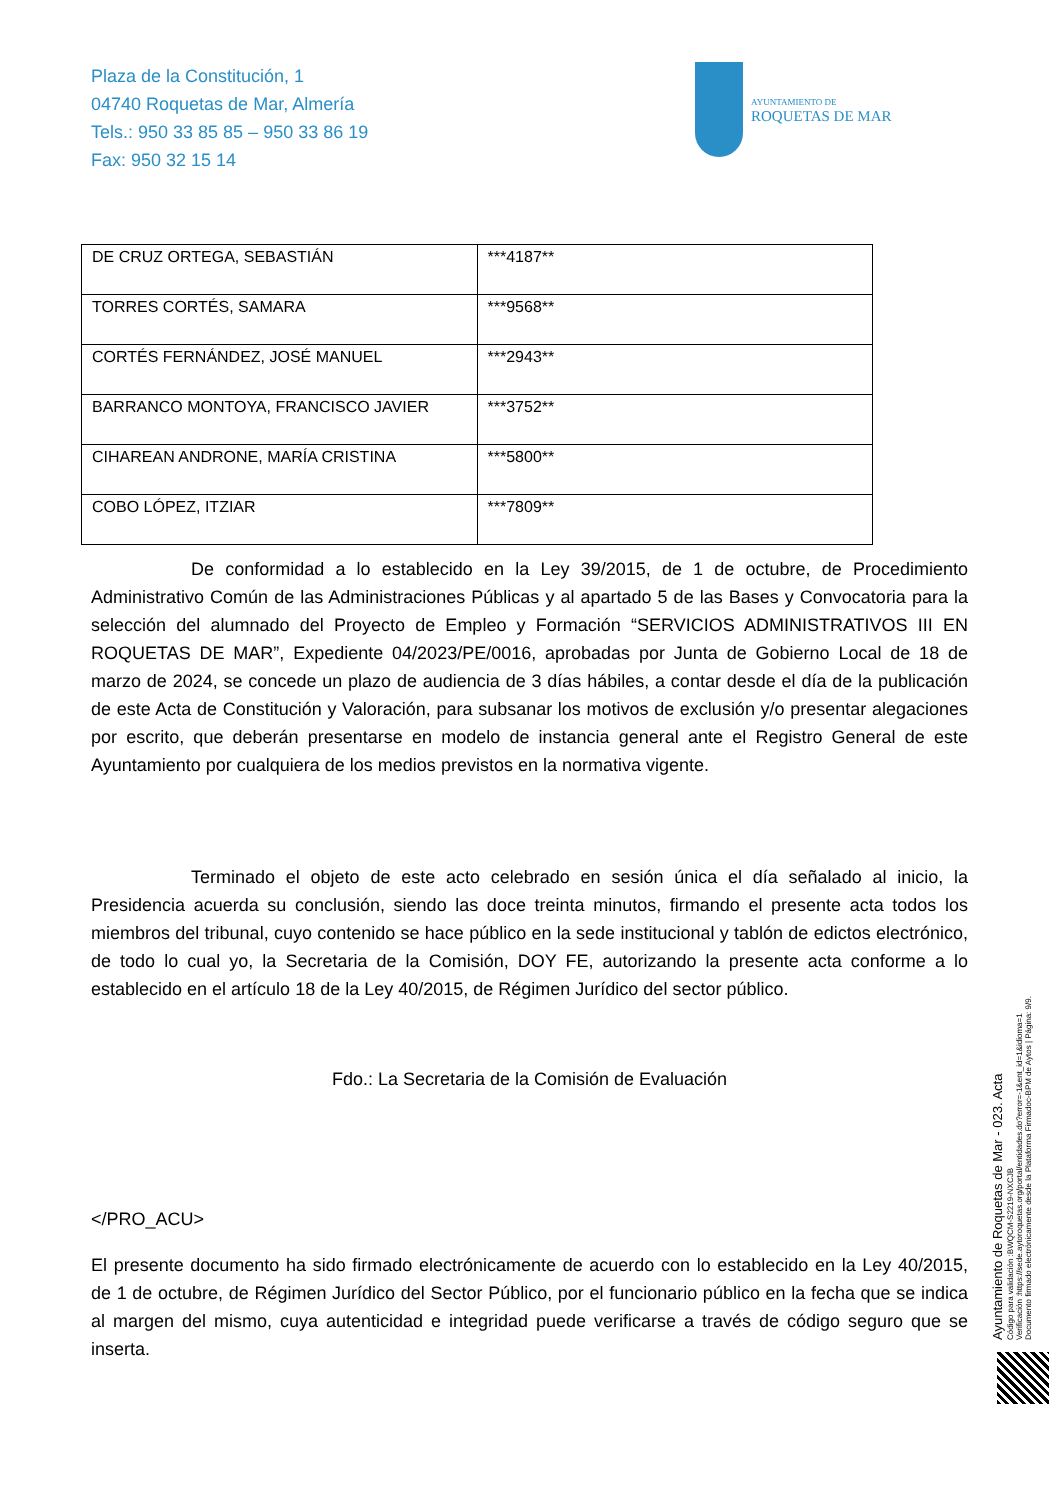Plaza de la Constitución, 1
04740 Roquetas de Mar, Almería
Tels.: 950 33 85 85 – 950 33 86 19
Fax: 950 32 15 14
AYUNTAMIENTO DE
ROQUETAS DE MAR
| DE CRUZ ORTEGA, SEBASTIÁN | ***4187** |
| TORRES CORTÉS, SAMARA | ***9568** |
| CORTÉS FERNÁNDEZ, JOSÉ MANUEL | ***2943** |
| BARRANCO MONTOYA, FRANCISCO JAVIER | ***3752** |
| CIHAREAN ANDRONE, MARÍA CRISTINA | ***5800** |
| COBO LÓPEZ, ITZIAR | ***7809** |
De conformidad a lo establecido en la Ley 39/2015, de 1 de octubre, de Procedimiento Administrativo Común de las Administraciones Públicas y al apartado 5 de las Bases y Convocatoria para la selección del alumnado del Proyecto de Empleo y Formación “SERVICIOS ADMINISTRATIVOS III EN ROQUETAS DE MAR”, Expediente 04/2023/PE/0016, aprobadas por Junta de Gobierno Local de 18 de marzo de 2024, se concede un plazo de audiencia de 3 días hábiles, a contar desde el día de la publicación de este Acta de Constitución y Valoración, para subsanar los motivos de exclusión y/o presentar alegaciones por escrito, que deberán presentarse en modelo de instancia general ante el Registro General de este Ayuntamiento por cualquiera de los medios previstos en la normativa vigente.
Terminado el objeto de este acto celebrado en sesión única el día señalado al inicio, la Presidencia acuerda su conclusión, siendo las doce treinta minutos, firmando el presente acta todos los miembros del tribunal, cuyo contenido se hace público en la sede institucional y tablón de edictos electrónico, de todo lo cual yo, la Secretaria de la Comisión, DOY FE, autorizando la presente acta conforme a lo establecido en el artículo 18 de la Ley 40/2015, de Régimen Jurídico del sector público.
Fdo.: La Secretaria de la Comisión de Evaluación
</PRO_ACU>
El presente documento ha sido firmado electrónicamente de acuerdo con lo establecido en la Ley 40/2015, de 1 de octubre, de Régimen Jurídico del Sector Público, por el funcionario público en la fecha que se indica al margen del mismo, cuya autenticidad e integridad puede verificarse a través de código seguro que se inserta.
Ayuntamiento de Roquetas de Mar - 023. Acta
Código para validación :BWQCM-S2219-NXCJB
Verificación :https://sede.aytoroquetas.org/portal/entidades.do?error=-1&ent_id=1&idioma=1
Documento firmado electrónicamente desde la Plataforma Firmadoc-BPM de Aytos | Página: 9/9.